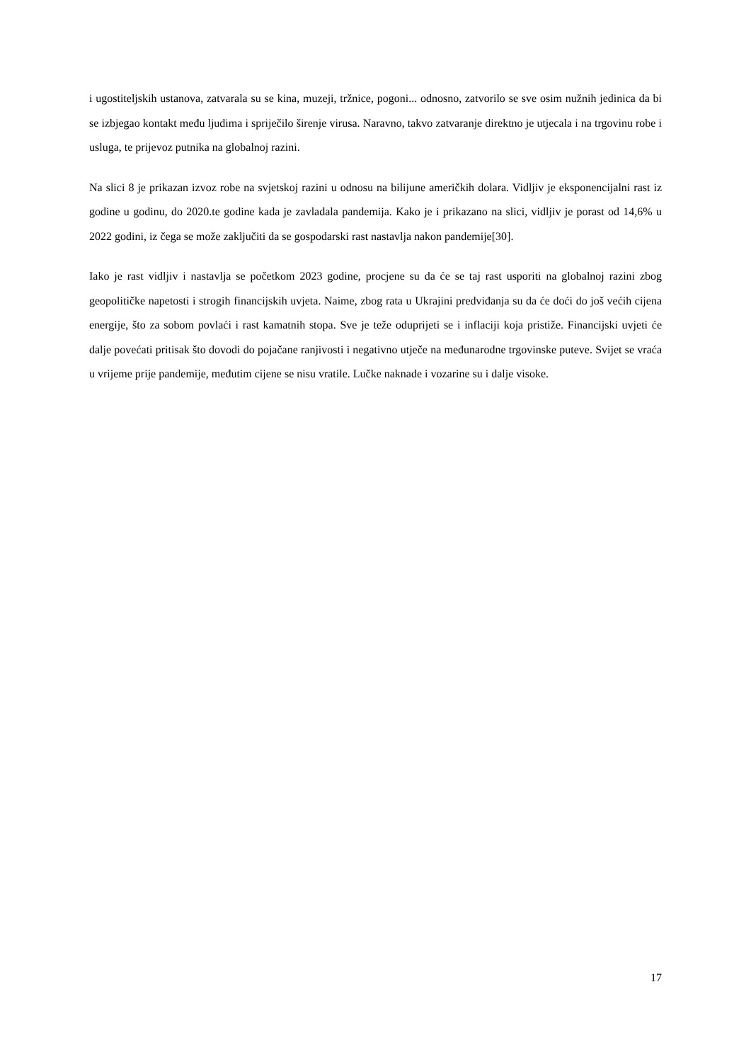i ugostiteljskih ustanova, zatvarala su se kina, muzeji, tržnice, pogoni... odnosno, zatvorilo se sve osim nužnih jedinica da bi se izbjegao kontakt među ljudima i spriječilo širenje virusa. Naravno, takvo zatvaranje direktno je utjecala i na trgovinu robe i usluga, te prijevoz putnika na globalnoj razini.
Na slici 8 je prikazan izvoz robe na svjetskoj razini u odnosu na bilijune američkih dolara. Vidljiv je eksponencijalni rast iz godine u godinu, do 2020.te godine kada je zavladala pandemija. Kako je i prikazano na slici, vidljiv je porast od 14,6% u 2022 godini, iz čega se može zaključiti da se gospodarski rast nastavlja nakon pandemije[30].
Iako je rast vidljiv i nastavlja se početkom 2023 godine, procjene su da će se taj rast usporiti na globalnoj razini zbog geopolitičke napetosti i strogih financijskih uvjeta. Naime, zbog rata u Ukrajini predviđanja su da će doći do još većih cijena energije, što za sobom povlaći i rast kamatnih stopa. Sve je teže oduprijeti se i inflaciji koja pristiže. Financijski uvjeti će dalje povećati pritisak što dovodi do pojačane ranjivosti i negativno utječe na međunarodne trgovinske puteve. Svijet se vraća u vrijeme prije pandemije, međutim cijene se nisu vratile. Lučke naknade i vozarine su i dalje visoke.
17